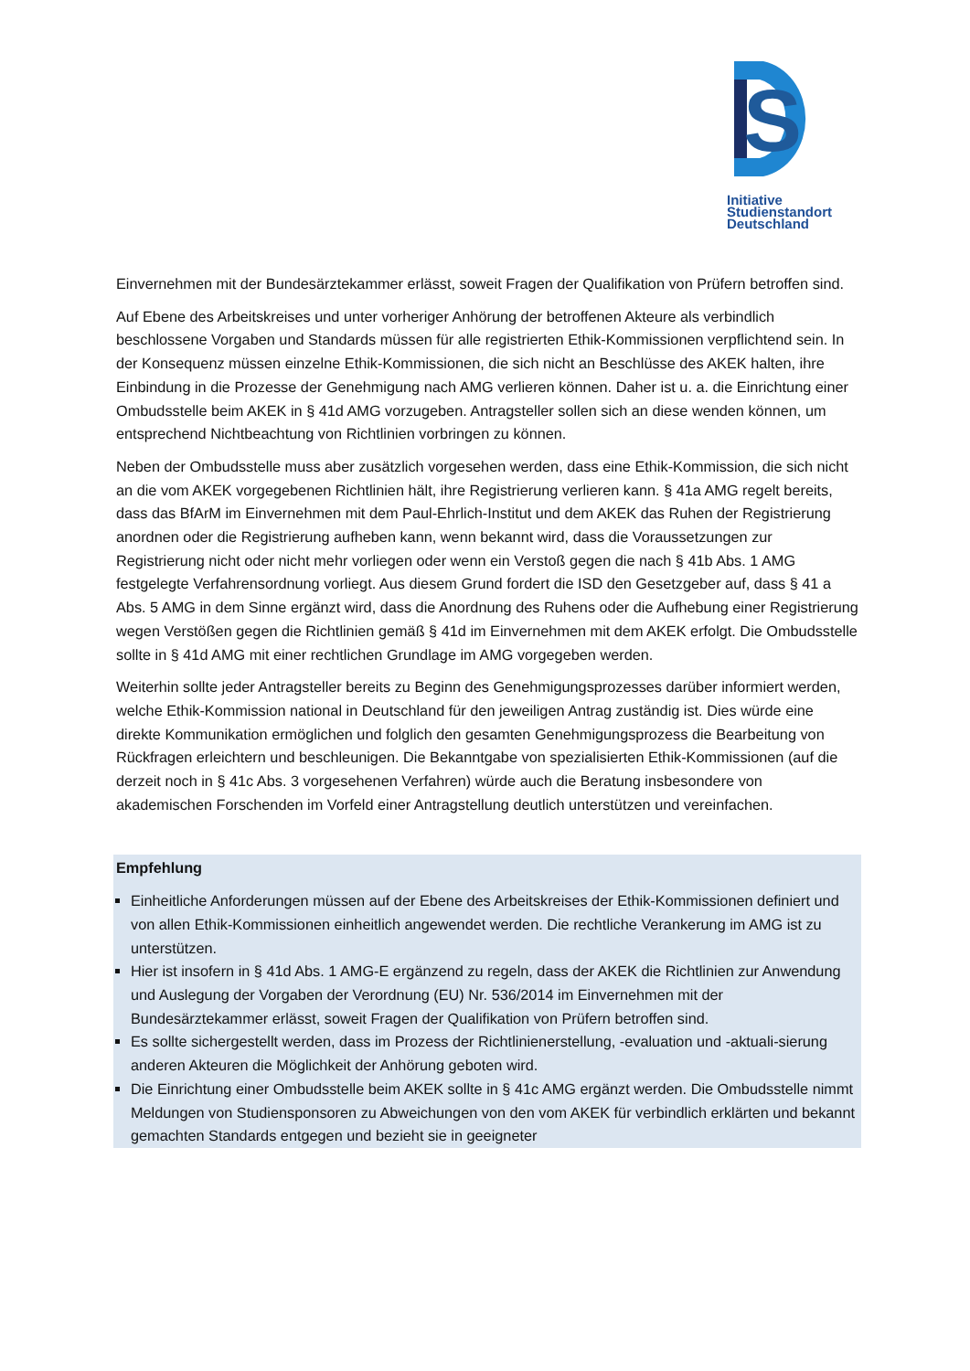S
Initiative
Studienstandort
Deutschland
Einvernehmen mit der Bundesärztekammer erlässt, soweit Fragen der Qualifikation von Prüfern betroffen sind.
Auf Ebene des Arbeitskreises und unter vorheriger Anhörung der betroffenen Akteure als verbindlich beschlossene Vorgaben und Standards müssen für alle registrierten Ethik-Kommissionen verpflichtend sein. In der Konsequenz müssen einzelne Ethik-Kommissionen, die sich nicht an Beschlüsse des AKEK halten, ihre Einbindung in die Prozesse der Genehmigung nach AMG verlieren können. Daher ist u. a. die Einrichtung einer Ombudsstelle beim AKEK in § 41d AMG vorzugeben. Antragsteller sollen sich an diese wenden können, um entsprechend Nichtbeachtung von Richtlinien vorbringen zu können.
Neben der Ombudsstelle muss aber zusätzlich vorgesehen werden, dass eine Ethik-Kommission, die sich nicht an die vom AKEK vorgegebenen Richtlinien hält, ihre Registrierung verlieren kann. § 41a AMG regelt bereits, dass das BfArM im Einvernehmen mit dem Paul-Ehrlich-Institut und dem AKEK das Ruhen der Registrierung anordnen oder die Registrierung aufheben kann, wenn bekannt wird, dass die Voraussetzungen zur Registrierung nicht oder nicht mehr vorliegen oder wenn ein Verstoß gegen die nach § 41b Abs. 1 AMG festgelegte Verfahrensordnung vorliegt. Aus diesem Grund fordert die ISD den Gesetzgeber auf, dass § 41 a Abs. 5 AMG in dem Sinne ergänzt wird, dass die Anordnung des Ruhens oder die Aufhebung einer Registrierung wegen Verstößen gegen die Richtlinien gemäß § 41d im Einvernehmen mit dem AKEK erfolgt. Die Ombudsstelle sollte in § 41d AMG mit einer rechtlichen Grundlage im AMG vorgegeben werden.
Weiterhin sollte jeder Antragsteller bereits zu Beginn des Genehmigungsprozesses darüber informiert werden, welche Ethik-Kommission national in Deutschland für den jeweiligen Antrag zuständig ist. Dies würde eine direkte Kommunikation ermöglichen und folglich den gesamten Genehmigungsprozess die Bearbeitung von Rückfragen erleichtern und beschleunigen. Die Bekanntgabe von spezialisierten Ethik-Kommissionen (auf die derzeit noch in § 41c Abs. 3 vorgesehenen Verfahren) würde auch die Beratung insbesondere von akademischen Forschenden im Vorfeld einer Antragstellung deutlich unterstützen und vereinfachen.
Empfehlung
Einheitliche Anforderungen müssen auf der Ebene des Arbeitskreises der Ethik-Kommissionen definiert und von allen Ethik-Kommissionen einheitlich angewendet werden. Die rechtliche Verankerung im AMG ist zu unterstützen.
Hier ist insofern in § 41d Abs. 1 AMG-E ergänzend zu regeln, dass der AKEK die Richtlinien zur Anwendung und Auslegung der Vorgaben der Verordnung (EU) Nr. 536/2014 im Einvernehmen mit der Bundesärztekammer erlässt, soweit Fragen der Qualifikation von Prüfern betroffen sind.
Es sollte sichergestellt werden, dass im Prozess der Richtlinienerstellung, -evaluation und -aktuali-sierung anderen Akteuren die Möglichkeit der Anhörung geboten wird.
Die Einrichtung einer Ombudsstelle beim AKEK sollte in § 41c AMG ergänzt werden. Die Ombudsstelle nimmt Meldungen von Studiensponsoren zu Abweichungen von den vom AKEK für verbindlich erklärten und bekannt gemachten Standards entgegen und bezieht sie in geeigneter